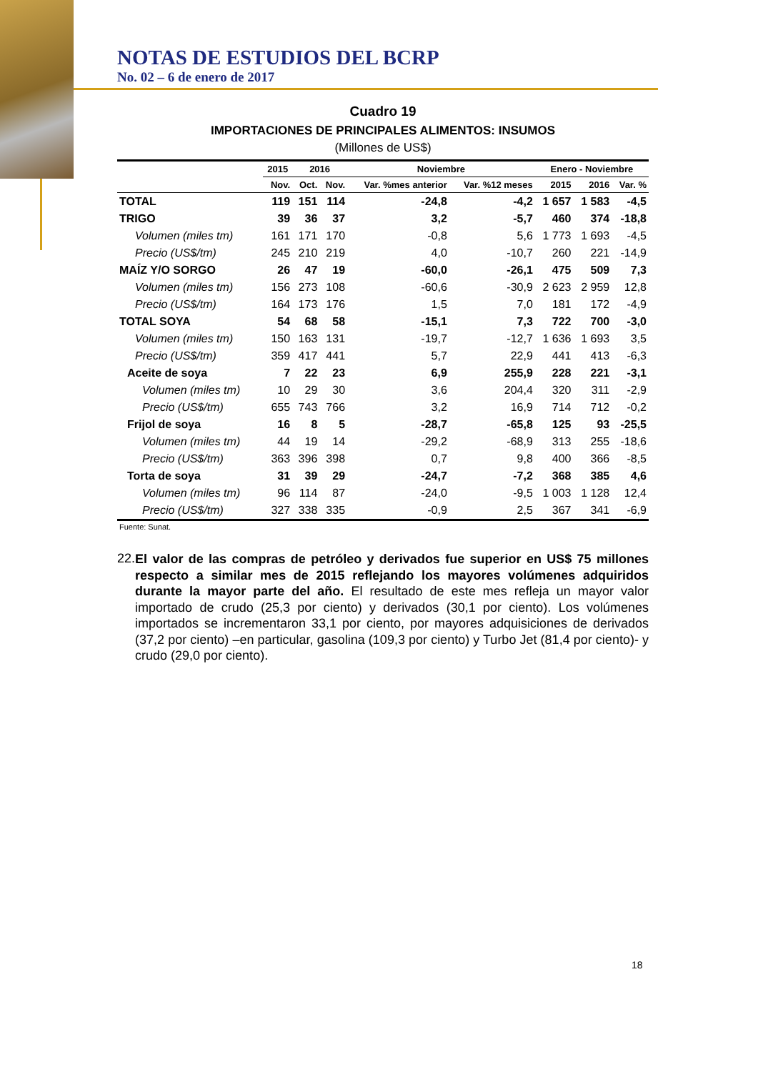NOTAS DE ESTUDIOS DEL BCRP
No. 02 – 6 de enero de 2017
Cuadro 19
IMPORTACIONES DE PRINCIPALES ALIMENTOS: INSUMOS
(Millones de US$)
| | 2015 | 2016 | | Noviembre | | Enero - Noviembre | | |
| --- | --- | --- | --- | --- | --- | --- | --- | --- |
| | Nov. | Oct. | Nov. | Var. %mes anterior | Var. %12 meses | 2015 | 2016 | Var. % |
| TOTAL | 119 | 151 | 114 | -24,8 | -4,2 | 1 657 | 1 583 | -4,5 |
| TRIGO | 39 | 36 | 37 | 3,2 | -5,7 | 460 | 374 | -18,8 |
| Volumen (miles tm) | 161 | 171 | 170 | -0,8 | 5,6 | 1 773 | 1 693 | -4,5 |
| Precio (US$/tm) | 245 | 210 | 219 | 4,0 | -10,7 | 260 | 221 | -14,9 |
| MAÍZ Y/O SORGO | 26 | 47 | 19 | -60,0 | -26,1 | 475 | 509 | 7,3 |
| Volumen (miles tm) | 156 | 273 | 108 | -60,6 | -30,9 | 2 623 | 2 959 | 12,8 |
| Precio (US$/tm) | 164 | 173 | 176 | 1,5 | 7,0 | 181 | 172 | -4,9 |
| TOTAL SOYA | 54 | 68 | 58 | -15,1 | 7,3 | 722 | 700 | -3,0 |
| Volumen (miles tm) | 150 | 163 | 131 | -19,7 | -12,7 | 1 636 | 1 693 | 3,5 |
| Precio (US$/tm) | 359 | 417 | 441 | 5,7 | 22,9 | 441 | 413 | -6,3 |
| Aceite de soya | 7 | 22 | 23 | 6,9 | 255,9 | 228 | 221 | -3,1 |
| Volumen (miles tm) | 10 | 29 | 30 | 3,6 | 204,4 | 320 | 311 | -2,9 |
| Precio (US$/tm) | 655 | 743 | 766 | 3,2 | 16,9 | 714 | 712 | -0,2 |
| Frijol de soya | 16 | 8 | 5 | -28,7 | -65,8 | 125 | 93 | -25,5 |
| Volumen (miles tm) | 44 | 19 | 14 | -29,2 | -68,9 | 313 | 255 | -18,6 |
| Precio (US$/tm) | 363 | 396 | 398 | 0,7 | 9,8 | 400 | 366 | -8,5 |
| Torta de soya | 31 | 39 | 29 | -24,7 | -7,2 | 368 | 385 | 4,6 |
| Volumen (miles tm) | 96 | 114 | 87 | -24,0 | -9,5 | 1 003 | 1 128 | 12,4 |
| Precio (US$/tm) | 327 | 338 | 335 | -0,9 | 2,5 | 367 | 341 | -6,9 |
Fuente: Sunat.
22.
El valor de las compras de petróleo y derivados fue superior en US$ 75 millones respecto a similar mes de 2015 reflejando los mayores volúmenes adquiridos durante la mayor parte del año. El resultado de este mes refleja un mayor valor importado de crudo (25,3 por ciento) y derivados (30,1 por ciento). Los volúmenes importados se incrementaron 33,1 por ciento, por mayores adquisiciones de derivados (37,2 por ciento) –en particular, gasolina (109,3 por ciento) y Turbo Jet (81,4 por ciento)- y crudo (29,0 por ciento).
18